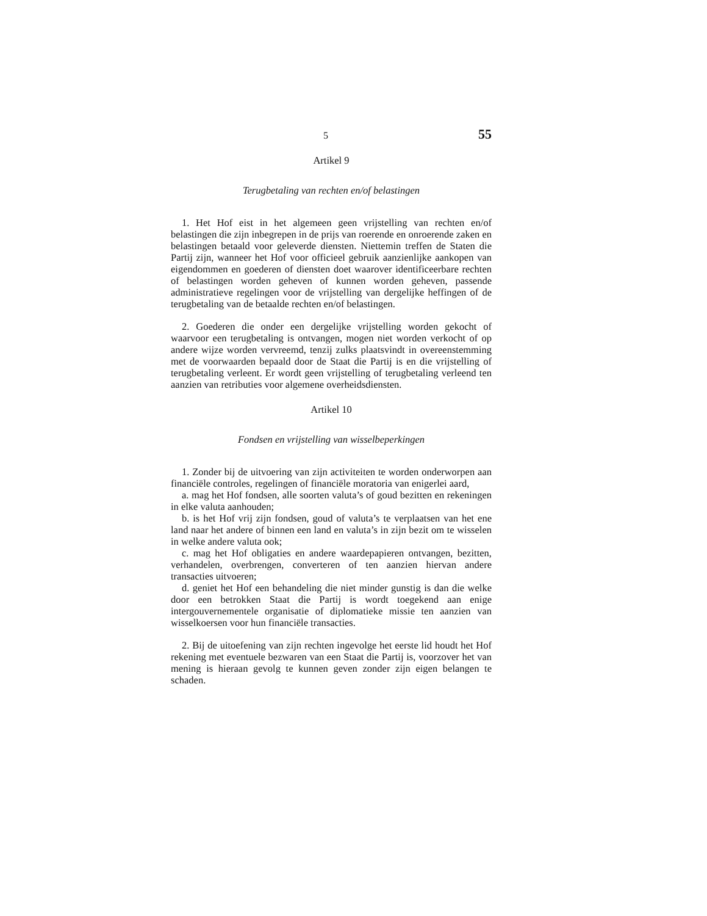5 55
Artikel 9
Terugbetaling van rechten en/of belastingen
1. Het Hof eist in het algemeen geen vrijstelling van rechten en/of belastingen die zijn inbegrepen in de prijs van roerende en onroerende zaken en belastingen betaald voor geleverde diensten. Niettemin treffen de Staten die Partij zijn, wanneer het Hof voor officieel gebruik aanzienlijke aankopen van eigendommen en goederen of diensten doet waarover identificeerbare rechten of belastingen worden geheven of kunnen worden geheven, passende administratieve regelingen voor de vrijstelling van dergelijke heffingen of de terugbetaling van de betaalde rechten en/of belastingen.
2. Goederen die onder een dergelijke vrijstelling worden gekocht of waarvoor een terugbetaling is ontvangen, mogen niet worden verkocht of op andere wijze worden vervreemd, tenzij zulks plaatsvindt in overeenstemming met de voorwaarden bepaald door de Staat die Partij is en die vrijstelling of terugbetaling verleent. Er wordt geen vrijstelling of terugbetaling verleend ten aanzien van retributies voor algemene overheidsdiensten.
Artikel 10
Fondsen en vrijstelling van wisselbeperkingen
1. Zonder bij de uitvoering van zijn activiteiten te worden onderworpen aan financiële controles, regelingen of financiële moratoria van enigerlei aard,
a. mag het Hof fondsen, alle soorten valuta’s of goud bezitten en rekeningen in elke valuta aanhouden;
b. is het Hof vrij zijn fondsen, goud of valuta’s te verplaatsen van het ene land naar het andere of binnen een land en valuta’s in zijn bezit om te wisselen in welke andere valuta ook;
c. mag het Hof obligaties en andere waardepapieren ontvangen, bezitten, verhandelen, overbrengen, converteren of ten aanzien hiervan andere transacties uitvoeren;
d. geniet het Hof een behandeling die niet minder gunstig is dan die welke door een betrokken Staat die Partij is wordt toegekend aan enige intergouvernementele organisatie of diplomatieke missie ten aanzien van wisselkoersen voor hun financiële transacties.
2. Bij de uitoefening van zijn rechten ingevolge het eerste lid houdt het Hof rekening met eventuele bezwaren van een Staat die Partij is, voorzover het van mening is hieraan gevolg te kunnen geven zonder zijn eigen belangen te schaden.